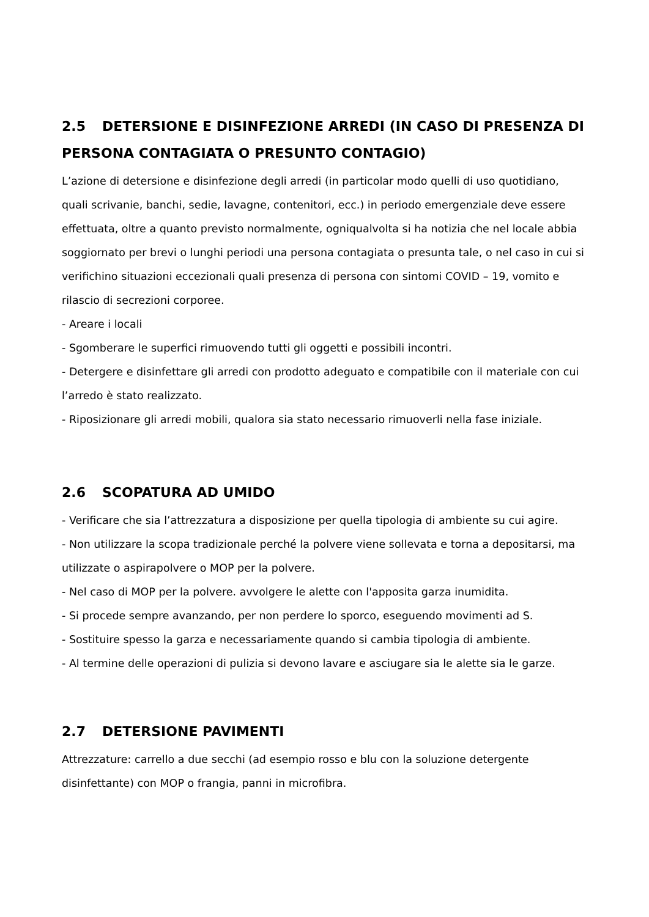2.5 DETERSIONE E DISINFEZIONE ARREDI (IN CASO DI PRESENZA DI PERSONA CONTAGIATA O PRESUNTO CONTAGIO)
L’azione di detersione e disinfezione degli arredi (in particolar modo quelli di uso quotidiano, quali scrivanie, banchi, sedie, lavagne, contenitori, ecc.) in periodo emergenziale deve essere effettuata, oltre a quanto previsto normalmente, ogniqualvolta si ha notizia che nel locale abbia soggiornato per brevi o lunghi periodi una persona contagiata o presunta tale, o nel caso in cui si verifichino situazioni eccezionali quali presenza di persona con sintomi COVID – 19, vomito e rilascio di secrezioni corporee.
- Areare i locali
- Sgomberare le superfici rimuovendo tutti gli oggetti e possibili incontri.
- Detergere e disinfettare gli arredi con prodotto adeguato e compatibile con il materiale con cui l’arredo è stato realizzato.
- Riposizionare gli arredi mobili, qualora sia stato necessario rimuoverli nella fase iniziale.
2.6 SCOPATURA AD UMIDO
- Verificare che sia l’attrezzatura a disposizione per quella tipologia di ambiente su cui agire.
- Non utilizzare la scopa tradizionale perché la polvere viene sollevata e torna a depositarsi, ma utilizzate o aspirapolvere o MOP per la polvere.
- Nel caso di MOP per la polvere. avvolgere le alette con l'apposita garza inumidita.
- Si procede sempre avanzando, per non perdere lo sporco, eseguendo movimenti ad S.
- Sostituire spesso la garza e necessariamente quando si cambia tipologia di ambiente.
- Al termine delle operazioni di pulizia si devono lavare e asciugare sia le alette sia le garze.
2.7 DETERSIONE PAVIMENTI
Attrezzature: carrello a due secchi (ad esempio rosso e blu con la soluzione detergente disinfettante) con MOP o frangia, panni in microfibra.